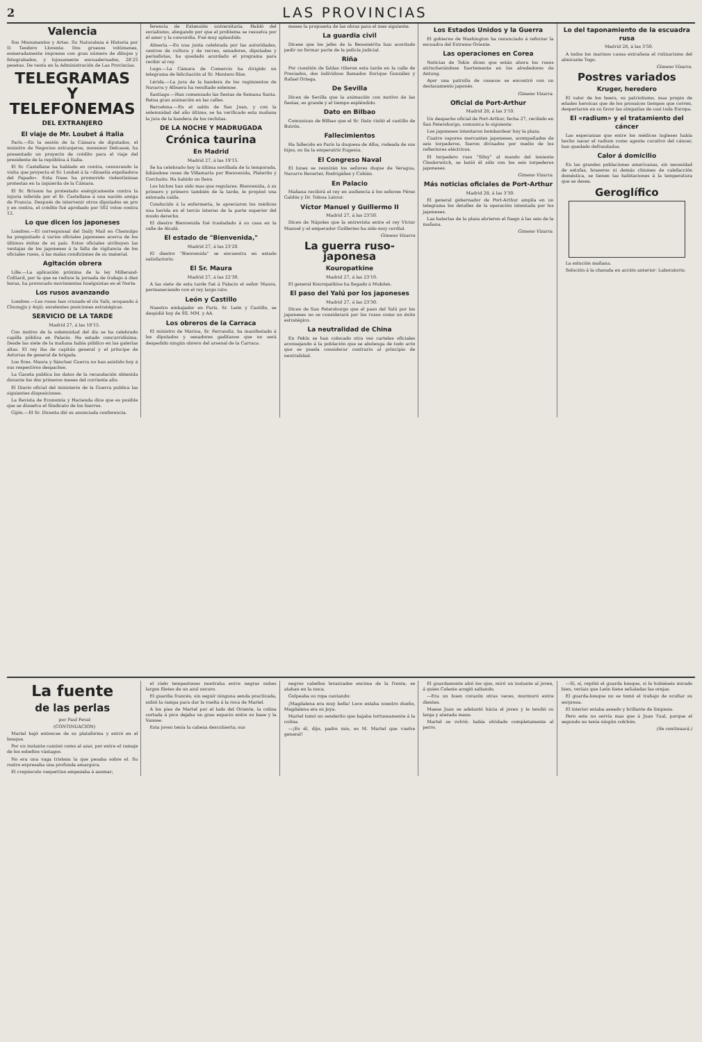2 LAS PROVINCIAS
Valencia
Sus Monumentos y Artes. Su Naturaleza é Historia por D. Teodoro Llorente. Dos gruesos volúmenes, esmeradamente impresos con gran número de dibujos y fotograbados, y lujosamente encuadernados, 28'25 pesetas. De venta en la Administración de Las Provincias.
TELEGRAMAS Y TELEFONEMAS
DEL EXTRANJERO
El viaje de Mr. Loubet á Italia
París.—En la sesión de la Cámara de diputados, el ministro de Negocios extranjeros, monsieur Delcassé, ha presentado un proyecto de crédito para el viaje del presidente de la república á Italia.
El Sr. Castellane ha hablado en contra, censurando la visita que proyecta el Sr. Loubet á la «dinastía expoliadora del Papado». Esta frase ha promovido violentísimas protestas en la izquierda de la Cámara.
El Sr. Brisson ha protestado enérgicamente contra la injuria inferida por el Sr. Castellane á una nación amiga de Francia. Después de intervenir otros diputados en pro y en contra, el crédito fué aprobado por 502 votos contra 12.
Lo que dicen los japoneses
Londres.—El corresponsal del Daily Mail en Chemulpo ha preguntado á varios oficiales japoneses acerca de los últimos éxitos de su país. Estos oficiales atribuyen las ventajas de los japoneses á la falta de vigilancia de los oficiales rusos, á las malas condiciones de su material.
Agitación obrera
Lille.—La aplicación próxima de la ley Millerand-Colliard, por la que se reduce la jornada de trabajo á diez horas, ha provocado movimientos huelguistas en el Norte.
Los rusos avanzando
Londres.—Los rusos han cruzado el río Yalú, ocupando á Chumgju y Anjú; excelentes posiciones estratégicas.
SERVICIO DE LA TARDE
Madrid 27, á las 18'15.
Con motivo de la solemnidad del día se ha celebrado capilla pública en Palacio. Ha estado concurridísima. Desde las siete de la mañana había público en las galerías altas. El rey iba de capitán general y el príncipe de Asturias de general de brigada.
Los Sres. Maura y Sánchez Guerra no han asistido hoy á sus respectivos despachos.
La Gaceta publica los datos de la recaudación obtenida durante los dos primeros meses del corriente año.
El Diario oficial del ministerio de la Guerra publica las siguientes disposiciones.
La Revista de Economía y Hacienda dice que es posible que se disuelva el Sindicato de los hierros.
Gijón.—El Sr. Dicenta dió su anunciada conferencia.
ferencia de Extensión universitaria. Habló del socialismo, abogando por que el problema se resuelva por el amor y la concordia. Fué muy aplaudido.
Almería.—En una junta celebrada por las autoridades, centros de cultura y de recreo, senadores, diputados y periodistas, ha quedado acordado el programa para recibir al rey.
Lugo.—La Cámara de Comercio ha dirigido un telegrama de felicitación al Sr. Montero Ríos.
Lérida.—La jura de la bandera de los regimientos de Navarra y Albuera ha resultado solemne.
Santiago.—Han comenzado las fiestas de Semana Santa. Reina gran animación en las calles.
Barcelona.—En el salón de San Juan, y con la solemnidad del año último, se ha verificado esta mañana la jura de la bandera de los reclutas.
DE LA NOCHE Y MADRUGADA
Crónica taurina
En Madrid
Madrid 27, á las 19'15.
Se ha celebrado hoy la última novillada de la temporada, lidiándose reses de Villamarta por Bienvenida, Platerito y Corchaito. Ha habido un lleno.
Los bichos han sido mas que regulares. Bienvenida, á su primero y primero también de la tarde, le propinó una estocada caída.
Conducido á la enfermería, le apreciaron los médicos una herida en el tercio interno de la parte superior del muslo derecho.
El diestro Bienvenida fué trasladado á su casa en la calle de Alcalá.
El estado de "Bienvenida,"
Madrid 27, á las 23'20.
El diestro "Bienvenida" se encuentra en estado satisfactorio.
El Sr. Maura
Madrid 27, á las 22'30.
A las siete de esta tarde fué á Palacio el señor Maura, permaneciendo con el rey largo rato.
León y Castillo
Nuestro embajador en París, Sr. León y Castillo, se despidió hoy de SS. MM. y AA.
Los obreros de la Carraca
El ministro de Marina, Sr. Ferrandiz, ha manifestado á los diputados y senadores gaditanos que no será despedido ningún obrero del arsenal de la Carraca.
meses la propuesta de las obras para el mes siguiente.
La guardia civil
Dícese que los jefes de la Benemérita han acordado pedir no formar parte de la policía judicial.
Riña
Por cuestión de faldas riñeron esta tarde en la calle de Preciados, dos individuos llamados Enrique González y Rafael Ortega.
De Sevilla
Dicen de Sevilla que la animación con motivo de las fiestas, es grande y el tiempo espléndido.
Dato en Bilbao
Comunican de Bilbao que el Sr. Dato visitó el castillo de Butrón.
Fallecimientos
Ha fallecido en París la duquesa de Alba, rodeada de sus hijos, su tía la emperatriz Eugenia.
El Congreso Naval
El lunes se reunirán los señores duque de Veragua, Navarro Reverter, Rodrigáñez y Cobián.
En Palacio
Mañana recibirá el rey en audiencia á los señores Pérez Galdós y Dr. Tolosa Latour.
Víctor Manuel y Guillermo II
Madrid 27, á las 23'50.
Dicen de Nápoles que la entrevista entre el rey Víctor Manuel y el emperador Guillermo ha sido muy cordial.
Gimeno Vizarra
La guerra ruso-japonesa
Kouropatkine
Madrid 27, á las 23'10.
El general Kouropatkine ha llegado á Mukden.
El paso del Yalú por los japoneses
Madrid 27, á las 23'30.
Dicen de San Petersburgo que el paso del Yalú por los japoneses no se considerará por los rusos como un éxito estratégico.
La neutralidad de China
En Pekín se han colocado otra vez carteles oficiales aconsejando á la población que se abstenga de todo acto que se pueda considerar contrario al principio de neutralidad.
Los Estados Unidos y la Guerra
El gobierno de Washington ha renunciado á reforzar la escuadra del Extremo Oriente.
Las operaciones en Corea
Noticias de Tokio dicen que están ahora los rusos atrincherándose fuertemente en los alrededores de Antung.
Ayer una patrulla de cosacos se encontró con un destacamento japonés.
Gimeno Vizarra.
Oficial de Port-Arthur
Madrid 28, á las 3'10.
Un despacho oficial de Port-Arthur, fecha 27, recibido en San Petersburgo, comunica lo siguiente:
Los japoneses intentaron bombardear hoy la plaza.
Cuatro vapores mercantes japoneses, acompañados de seis torpederos, fueron divisados por medio de los reflectores eléctricos.
El torpedero ruso "Silny" al mando del teniente Chodorwitch, se batió él sólo con los seis torpederos japoneses.
Gimeno Vizarra.
Más noticias oficiales de Port-Arthur
Madrid 28, á las 3'30.
El general gobernador de Port-Arthur amplía en un telegrama los detalles de la operación intentada por los japoneses.
Las baterías de la plaza abrieron el fuego á las seis de la mañana.
Gimeno Vizarra.
Lo del taponamiento de la escuadra rusa
Madrid 28, á las 3'50.
A todos los marinos causa extrañeza el rutinarismo del almirante Togo.
Gimeno Vizarra.
Postres variados
Kruger, heredero
El valor de los boers, su patriotismo, mas propio de edades heroicas que de los prosaicos tiempos que corren, despertaron en su favor las simpatías de casi toda Europa.
El «radium» y el tratamiento del cáncer
Las esperanzas que entre los médicos ingleses había hecho nacer el radium como agente curativo del cáncer, han quedado defraudadas.
Calor á domicilio
En las grandes poblaciones americanas, sin necesidad de estufas, braseros ni demás chismes de calefacción doméstica, se tienen las habitaciones á la temperatura que se desea.
Geroglífico
La solución mañana.
Solución á la charada en acción anterior: Laboratorio.
La fuente
de las perlas
por Paul Feval
(CONTINUACION)
Martel bajó entonces de su plataforma y entró en el bosque.
Por un instante caminó como al azar, por entre el ramaje de los esbeltos vástagos.
No era una vaga tristeza la que pesaba sobre el. Su rostro expresaba una profunda amargura.
El crepúsculo vespertino empezaba á asomar;
el cielo tempestuoso mostraba entre negras nubes largos filetes de un azul oscuro.
El guardia francés, sin seguir ninguna senda practicada, subió la rampa para dar la vuelta á la roca de Martel.
A los pies de Martel por el lado del Oriente, la colina cortada á pico dejaba un gran espacio entre su base y la Vanose.
Esta joven tenía la cabeza descubierta; sus
negros cabellos levantados encima de la frente, se ataban en la nuca.
Golpeaba su ropa cantando:
¡Magdalena era muy bella! Loco estaba nuestro dueño, Magdalena era su joya.
Martel tomó un senderito que bajaba tortuosamente á la colina.
—¡Es él, dijo, padre mío, es M. Martel que vuelve general!
El guardamonte alzó los ojos, miró un instante al joven, á quien Celeste acogió saltando.
—Era un buen corazón otras veces, murmuró entre dientes.
Maese Juan se adelantó hácia el joven y le tendió su larga y atezada mano.
Martel se volvió; había olvidado completamente al perro.
—Sí, sí, repitió el guarda bosque, si lo hubiéseis mirado bien, veríais que León tiene señaladas las orejas.
El guarda-bosque no se tomó el trabajo de ocultar su sorpresa.
El interior estaba aseado y brillante de limpieza.
Pero este no servía mas que á Juan Tual, porque el segundo no tenía ningún colchón.
(Se continuará.)